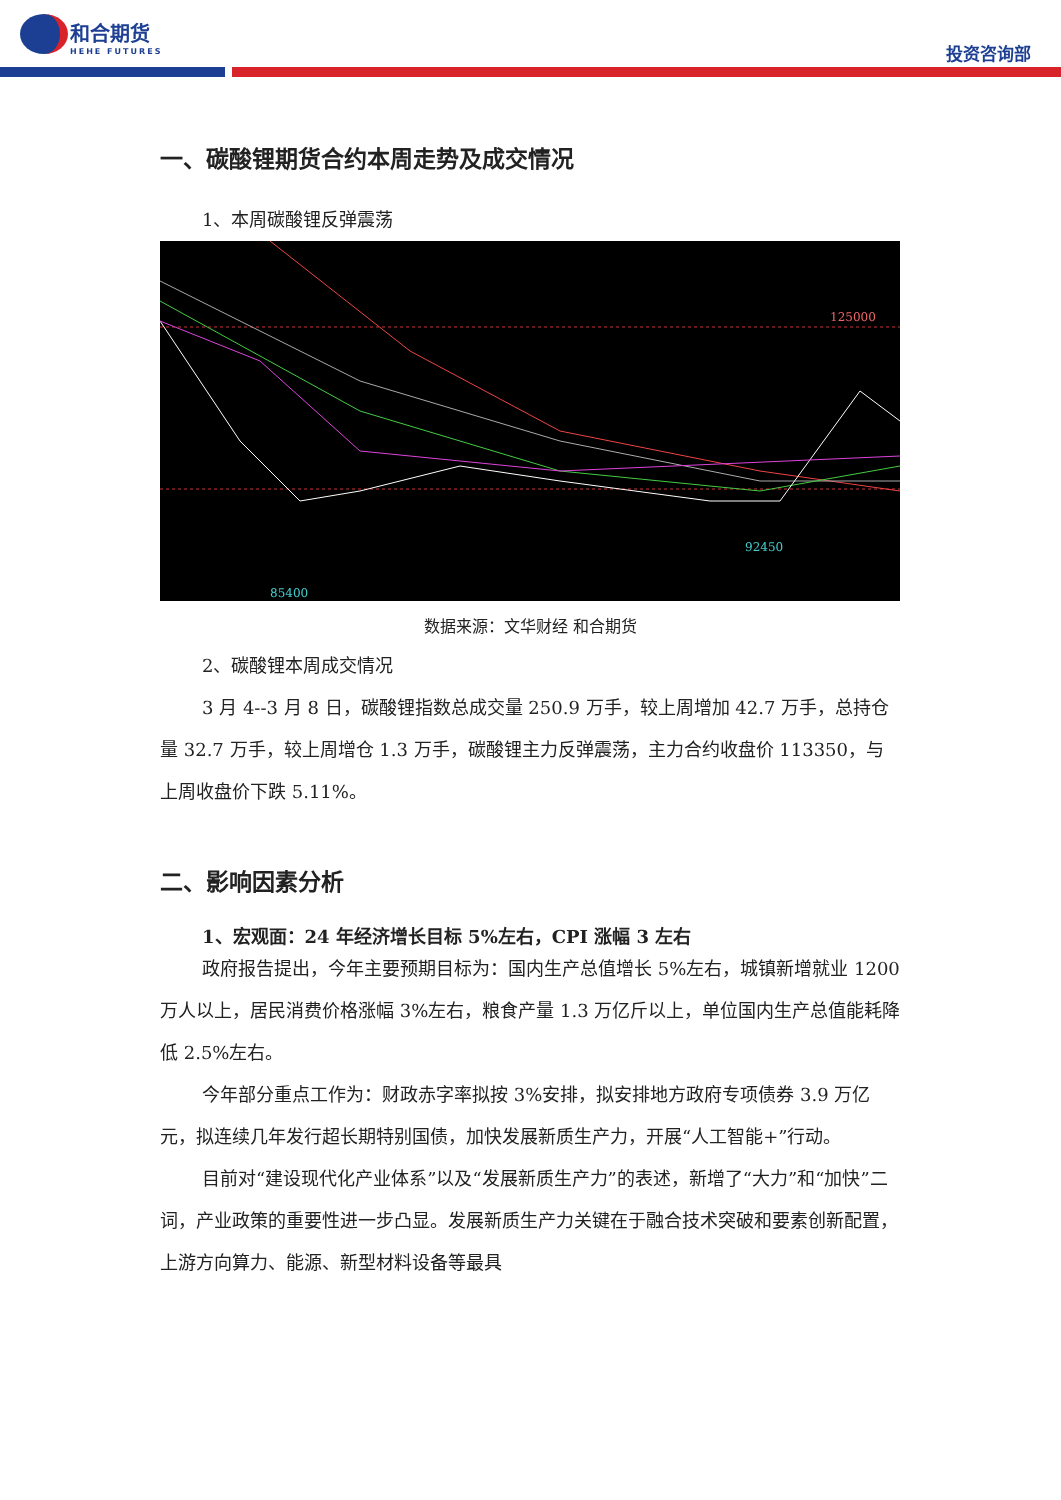和合期货
HEHE FUTURES
投资咨询部
一、碳酸锂期货合约本周走势及成交情况
1、本周碳酸锂反弹震荡
125000
92450
85400
数据来源：文华财经 和合期货
2、碳酸锂本周成交情况
3 月 4--3 月 8 日，碳酸锂指数总成交量 250.9 万手，较上周增加 42.7 万手，总持仓量 32.7 万手，较上周增仓 1.3 万手，碳酸锂主力反弹震荡，主力合约收盘价 113350，与上周收盘价下跌 5.11%。
二、影响因素分析
1、宏观面：24 年经济增长目标 5%左右，CPI 涨幅 3 左右
政府报告提出，今年主要预期目标为：国内生产总值增长 5%左右，城镇新增就业 1200 万人以上，居民消费价格涨幅 3%左右，粮食产量 1.3 万亿斤以上，单位国内生产总值能耗降低 2.5%左右。
今年部分重点工作为：财政赤字率拟按 3%安排，拟安排地方政府专项债券 3.9 万亿元，拟连续几年发行超长期特别国债，加快发展新质生产力，开展“人工智能+”行动。
目前对“建设现代化产业体系”以及“发展新质生产力”的表述，新增了“大力”和“加快”二词，产业政策的重要性进一步凸显。发展新质生产力关键在于融合技术突破和要素创新配置，上游方向算力、能源、新型材料设备等最具